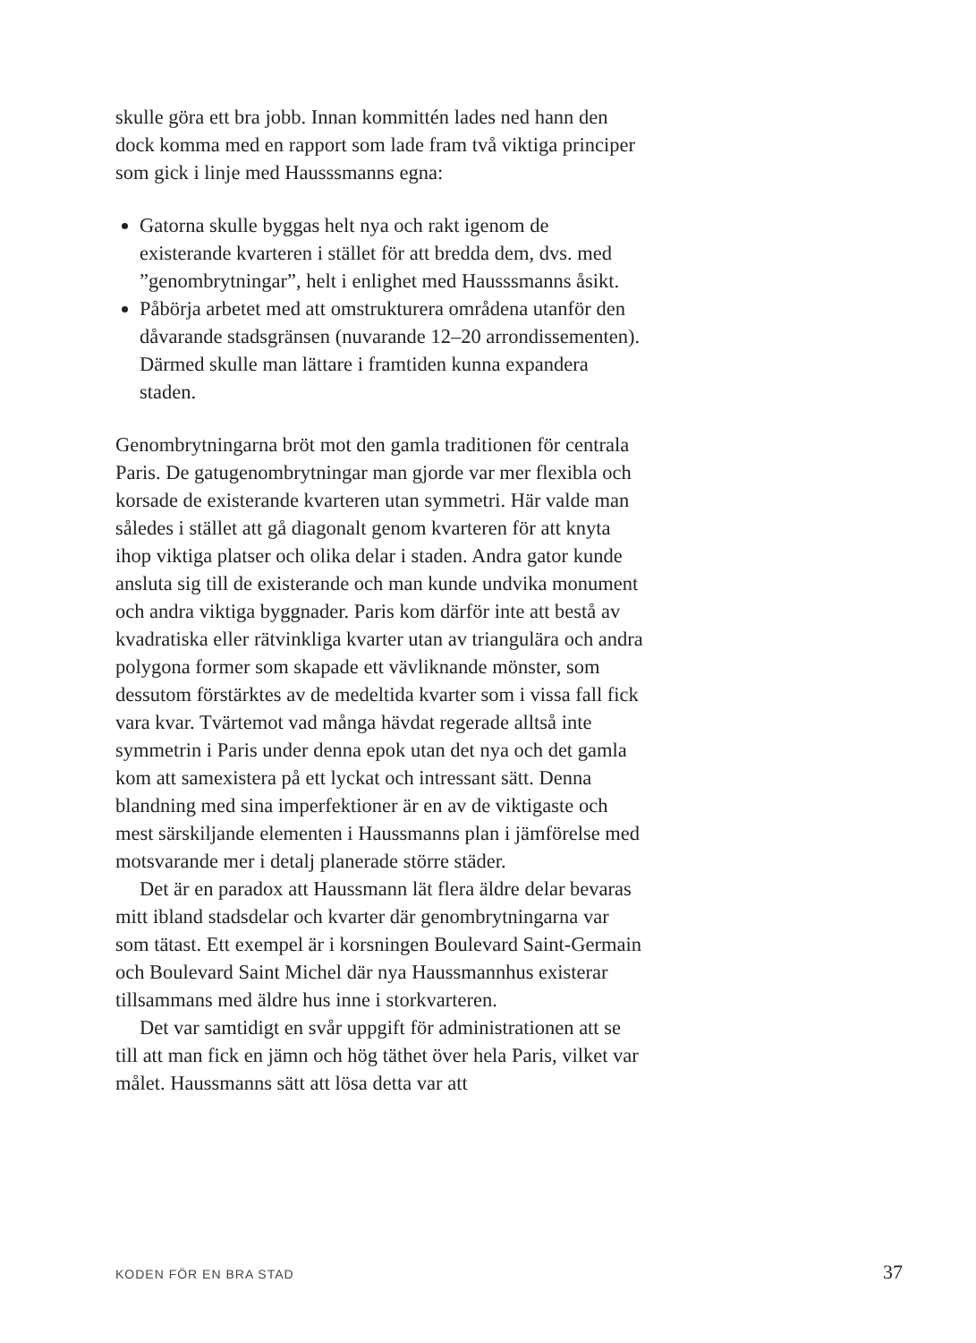skulle göra ett bra jobb. Innan kommittén lades ned hann den dock komma med en rapport som lade fram två viktiga principer som gick i linje med Hausssmanns egna:
Gatorna skulle byggas helt nya och rakt igenom de existerande kvarteren i stället för att bredda dem, dvs. med ”genombrytningar”, helt i enlighet med Hausssmanns åsikt.
Påbörja arbetet med att omstrukturera områdena utanför den dåvarande stadsgränsen (nuvarande 12–20 arrondissementen). Därmed skulle man lättare i framtiden kunna expandera staden.
Genombrytningarna bröt mot den gamla traditionen för centrala Paris. De gatugenombrytningar man gjorde var mer flexibla och korsade de existerande kvarteren utan symmetri. Här valde man således i stället att gå diagonalt genom kvarteren för att knyta ihop viktiga platser och olika delar i staden. Andra gator kunde ansluta sig till de existerande och man kunde undvika monument och andra viktiga byggnader. Paris kom därför inte att bestå av kvadratiska eller rätvinkliga kvarter utan av triangulära och andra polygona former som skapade ett vävliknande mönster, som dessutom förstärktes av de medeltida kvarter som i vissa fall fick vara kvar. Tvärtemot vad många hävdat regerade alltså inte symmetrin i Paris under denna epok utan det nya och det gamla kom att samexistera på ett lyckat och intressant sätt. Denna blandning med sina imperfektioner är en av de viktigaste och mest särskiljande elementen i Haussmanns plan i jämförelse med motsvarande mer i detalj planerade större städer.
Det är en paradox att Haussmann lät flera äldre delar bevaras mitt ibland stadsdelar och kvarter där genombrytningarna var som tätast. Ett exempel är i korsningen Boulevard Saint-Germain och Boulevard Saint Michel där nya Haussmannhus existerar tillsammans med äldre hus inne i storkvarteren.
Det var samtidigt en svår uppgift för administrationen att se till att man fick en jämn och hög täthet över hela Paris, vilket var målet. Haussmanns sätt att lösa detta var att
KODEN FÖR EN BRA STAD 37